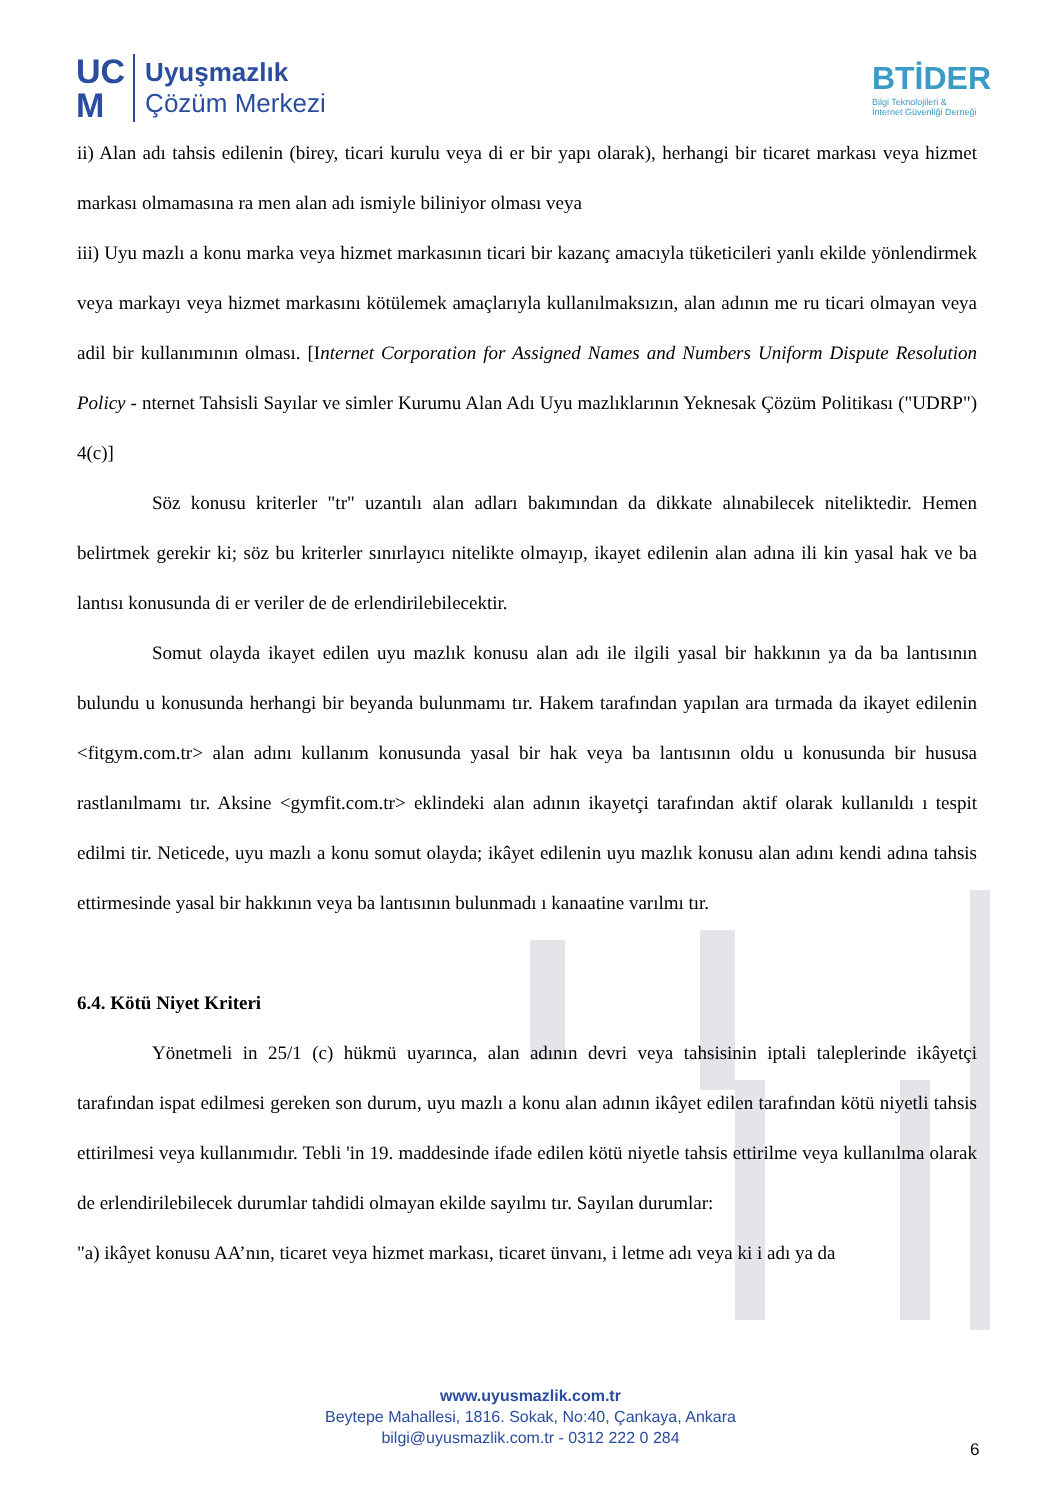UC
M
Uyuşmazlık
Çözüm Merkezi
BTİDER
Bilgi Teknolojileri &
İnternet Güvenliği Derneği
ii) Alan adı tahsis edilenin (birey, ticari kurulu veya di er bir yapı olarak), herhangi bir ticaret markası veya hizmet markası olmamasına ra men alan adı ismiyle biliniyor olması veya
iii) Uyu mazlı a konu marka veya hizmet markasının ticari bir kazanç amacıyla tüketicileri yanlı ekilde yönlendirmek veya markayı veya hizmet markasını kötülemek amaçlarıyla kullanılmaksızın, alan adının me ru ticari olmayan veya adil bir kullanımının olması. [Internet Corporation for Assigned Names and Numbers Uniform Dispute Resolution Policy - nternet Tahsisli Sayılar ve simler Kurumu Alan Adı Uyu mazlıklarının Yeknesak Çözüm Politikası ("UDRP") 4(c)]
Söz konusu kriterler "tr" uzantılı alan adları bakımından da dikkate alınabilecek niteliktedir. Hemen belirtmek gerekir ki; söz bu kriterler sınırlayıcı nitelikte olmayıp, ikayet edilenin alan adına ili kin yasal hak ve ba lantısı konusunda di er veriler de de erlendirilebilecektir.
Somut olayda ikayet edilen uyu mazlık konusu alan adı ile ilgili yasal bir hakkının ya da ba lantısının bulundu u konusunda herhangi bir beyanda bulunmamı tır. Hakem tarafından yapılan ara tırmada da ikayet edilenin <fitgym.com.tr> alan adını kullanım konusunda yasal bir hak veya ba lantısının oldu u konusunda bir hususa rastlanılmamı tır. Aksine <gymfit.com.tr> eklindeki alan adının ikayetçi tarafından aktif olarak kullanıldı ı tespit edilmi tir. Neticede, uyu mazlı a konu somut olayda; ikâyet edilenin uyu mazlık konusu alan adını kendi adına tahsis ettirmesinde yasal bir hakkının veya ba lantısının bulunmadı ı kanaatine varılmı tır.
6.4. Kötü Niyet Kriteri
Yönetmeli in 25/1 (c) hükmü uyarınca, alan adının devri veya tahsisinin iptali taleplerinde ikâyetçi tarafından ispat edilmesi gereken son durum, uyu mazlı a konu alan adının ikâyet edilen tarafından kötü niyetli tahsis ettirilmesi veya kullanımıdır. Tebli 'in 19. maddesinde ifade edilen kötü niyetle tahsis ettirilme veya kullanılma olarak de erlendirilebilecek durumlar tahdidi olmayan ekilde sayılmı tır. Sayılan durumlar:
"a) ikâyet konusu AA’nın, ticaret veya hizmet markası, ticaret ünvanı, i letme adı veya ki i adı ya da
www.uyusmazlik.com.tr
Beytepe Mahallesi, 1816. Sokak, No:40, Çankaya, Ankara
bilgi@uyusmazlik.com.tr - 0312 222 0 284
6